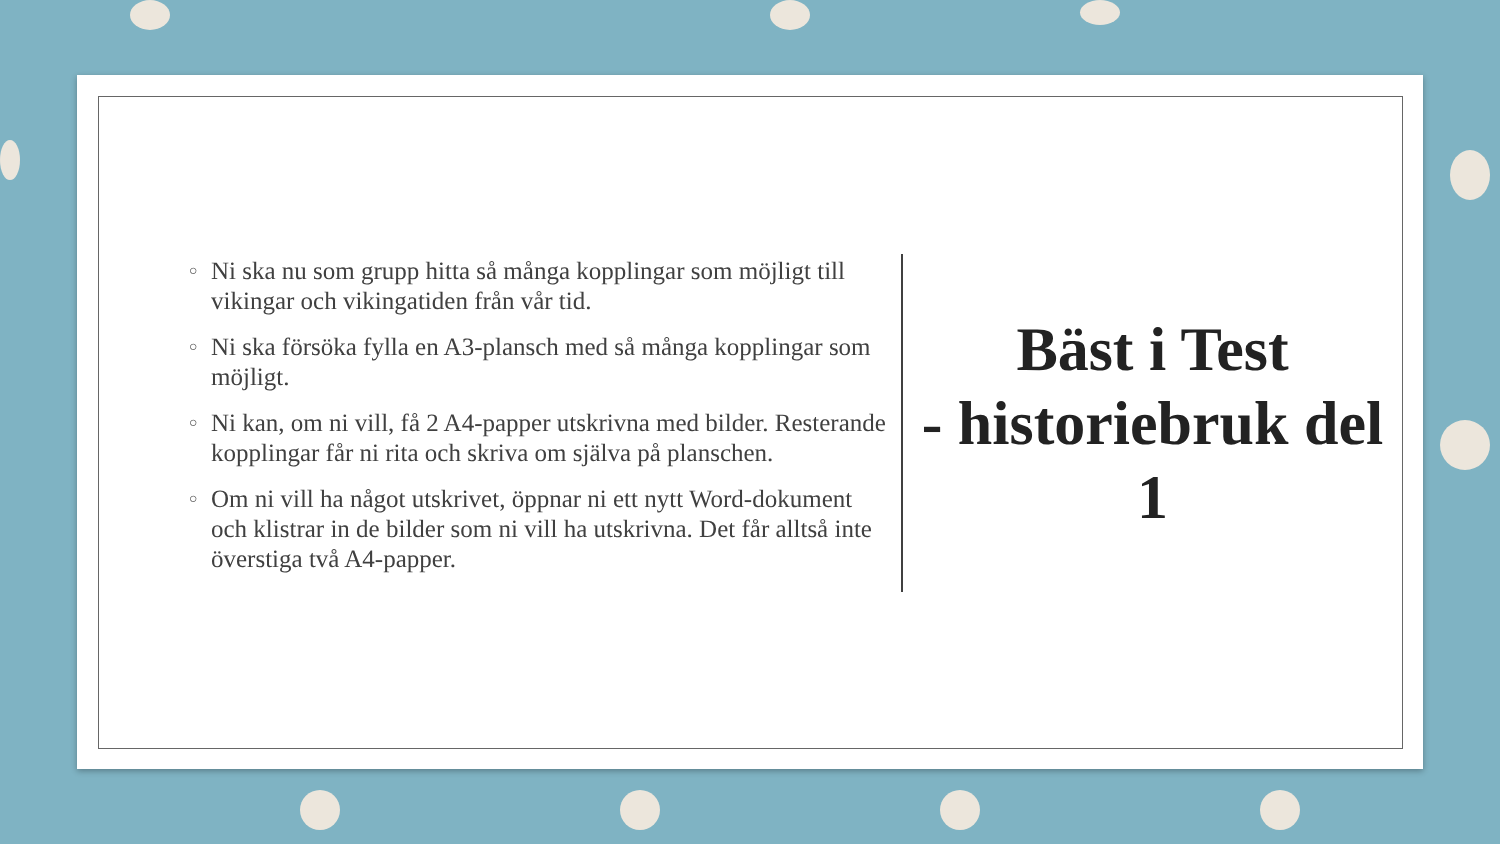○ Ni ska nu som grupp hitta så många kopplingar som möjligt till vikingar och vikingatiden från vår tid.
○ Ni ska försöka fylla en A3-plansch med så många kopplingar som möjligt.
○ Ni kan, om ni vill, få 2 A4-papper utskrivna med bilder. Resterande kopplingar får ni rita och skriva om själva på planschen.
○ Om ni vill ha något utskrivet, öppnar ni ett nytt Word-dokument och klistrar in de bilder som ni vill ha utskrivna. Det får alltså inte överstiga två A4-papper.
Bäst i Test
- historiebruk del 1